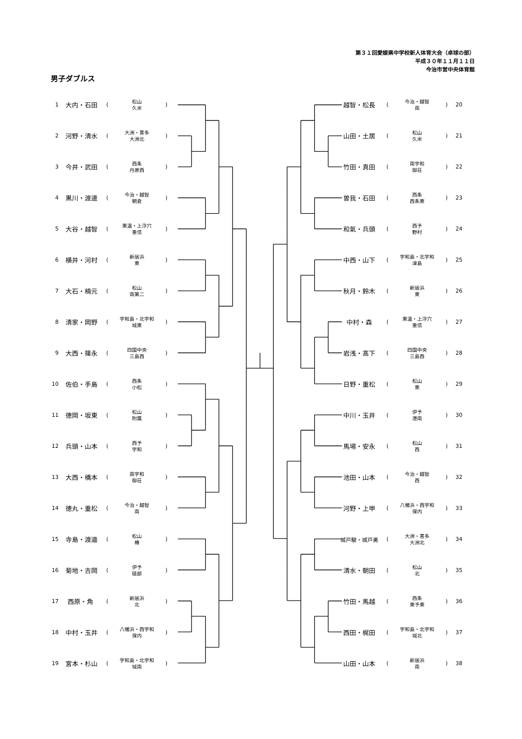第３１回愛媛県中学校新人体育大会（卓球の部）
平成３０年１１月１１日
今治市営中央体育館
男子ダブルス
| 1 | 大内・石田 | ( | 松山 久米 | ) |
| 2 | 河野・清水 | ( | 大洲・喜多 大洲北 | ) |
| 3 | 今井・武田 | ( | 西条 丹原西 | ) |
| 4 | 黒川・渡邊 | ( | 今治・越智 朝倉 | ) |
| 5 | 大谷・越智 | ( | 東温・上浮穴 重信 | ) |
| 6 | 横井・河村 | ( | 新居浜 東 | ) |
| 7 | 大石・楠元 | ( | 松山 南第二 | ) |
| 8 | 清家・岡野 | ( | 宇和島・北宇和 城東 | ) |
| 9 | 大西・篠永 | ( | 四国中央 三島西 | ) |
| 10 | 佐伯・手島 | ( | 西条 小松 | ) |
| 11 | 徳岡・坂東 | ( | 松山 附属 | ) |
| 12 | 兵頭・山本 | ( | 西予 宇和 | ) |
| 13 | 大西・橋本 | ( | 南宇和 御荘 | ) |
| 14 | 徳丸・重松 | ( | 今治・越智 南 | ) |
| 15 | 寺島・渡邉 | ( | 松山 椿 | ) |
| 16 | 菊地・吉岡 | ( | 伊予 砥部 | ) |
| 17 | 西原・角 | ( | 新居浜 北 | ) |
| 18 | 中村・玉井 | ( | 八幡浜・西宇和 保内 | ) |
| 19 | 宮本・杉山 | ( | 宇和島・北宇和 城南 | ) |
| 越智・松長 | ( | 今治・越智 南 | ) | 20 |
| 山田・土居 | ( | 松山 久米 | ) | 21 |
| 竹田・真田 | ( | 南宇和 御荘 | ) | 22 |
| 曽我・石田 | ( | 西条 西条東 | ) | 23 |
| 和氣・兵頭 | ( | 西予 野村 | ) | 24 |
| 中西・山下 | ( | 宇和島・北宇和 津島 | ) | 25 |
| 秋月・鈴木 | ( | 新居浜 東 | ) | 26 |
| 中村・森 | ( | 東温・上浮穴 重信 | ) | 27 |
| 岩浅・髙下 | ( | 四国中央 三島西 | ) | 28 |
| 日野・重松 | ( | 松山 東 | ) | 29 |
| 中川・玉井 | ( | 伊予 港南 | ) | 30 |
| 馬場・安永 | ( | 松山 西 | ) | 31 |
| 池田・山本 | ( | 今治・越智 西 | ) | 32 |
| 河野・上甲 | ( | 八幡浜・西宇和 保内 | ) | 33 |
| 城戸駿・城戸勇 | ( | 大洲・喜多 大洲北 | ) | 34 |
| 清水・朝田 | ( | 松山 北 | ) | 35 |
| 竹田・馬越 | ( | 西条 東予東 | ) | 36 |
| 西田・梶田 | ( | 宇和島・北宇和 城北 | ) | 37 |
| 山田・山本 | ( | 新居浜 南 | ) | 38 |